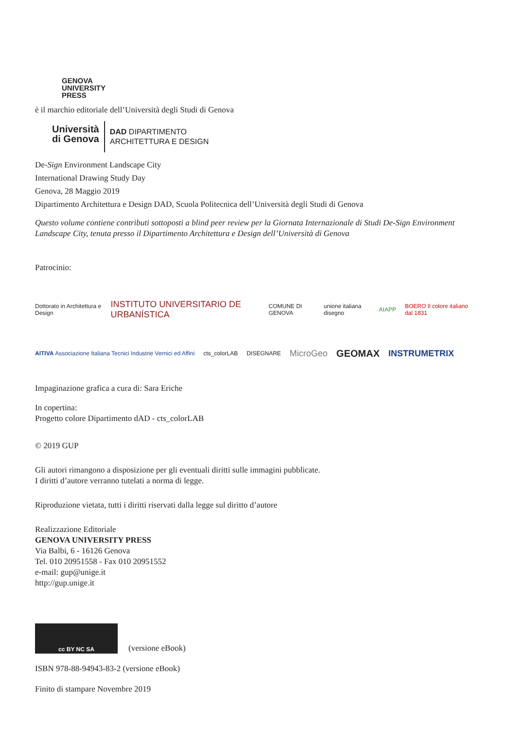GENOVA
UNIVERSITY
PRESS
è il marchio editoriale dell’Università degli Studi di Genova
Università
di Genova
DAD DIPARTIMENTO
ARCHITETTURA E DESIGN
De-Sign Environment Landscape City
International Drawing Study Day
Genova, 28 Maggio 2019
Dipartimento Architettura e Design DAD, Scuola Politecnica dell’Università degli Studi di Genova
Questo volume contiene contributi sottoposti a blind peer review per la Giornata Internazionale di Studi De-Sign Environment Landscape City, tenuta presso il Dipartimento Architettura e Design dell’Università di Genova
Patrocinio:
Dottorato in Architettura e Design INSTITUTO UNIVERSITARIO DE URBANÍSTICA COMUNE DI GENOVA unione italiana disegno AIAPP BOERO Il colore italiano dal 1831
AITIVA Associazione Italiana Tecnici Industrie Vernici ed Affini cts_colorLAB DISEGNARE MicroGeo GEOMAX INSTRUMETRIX
Impaginazione grafica a cura di: Sara Eriche
In copertina:
Progetto colore Dipartimento dAD - cts_colorLAB
© 2019 GUP
Gli autori rimangono a disposizione per gli eventuali diritti sulle immagini pubblicate.
I diritti d’autore verranno tutelati a norma di legge.
Riproduzione vietata, tutti i diritti riservati dalla legge sul diritto d’autore
Realizzazione Editoriale
GENOVA UNIVERSITY PRESS
Via Balbi, 6 - 16126 Genova
Tel. 010 20951558 - Fax 010 20951552
e-mail: gup@unige.it
http://gup.unige.it
cc BY NC SA
(versione eBook)
ISBN 978-88-94943-83-2 (versione eBook)
Finito di stampare Novembre 2019